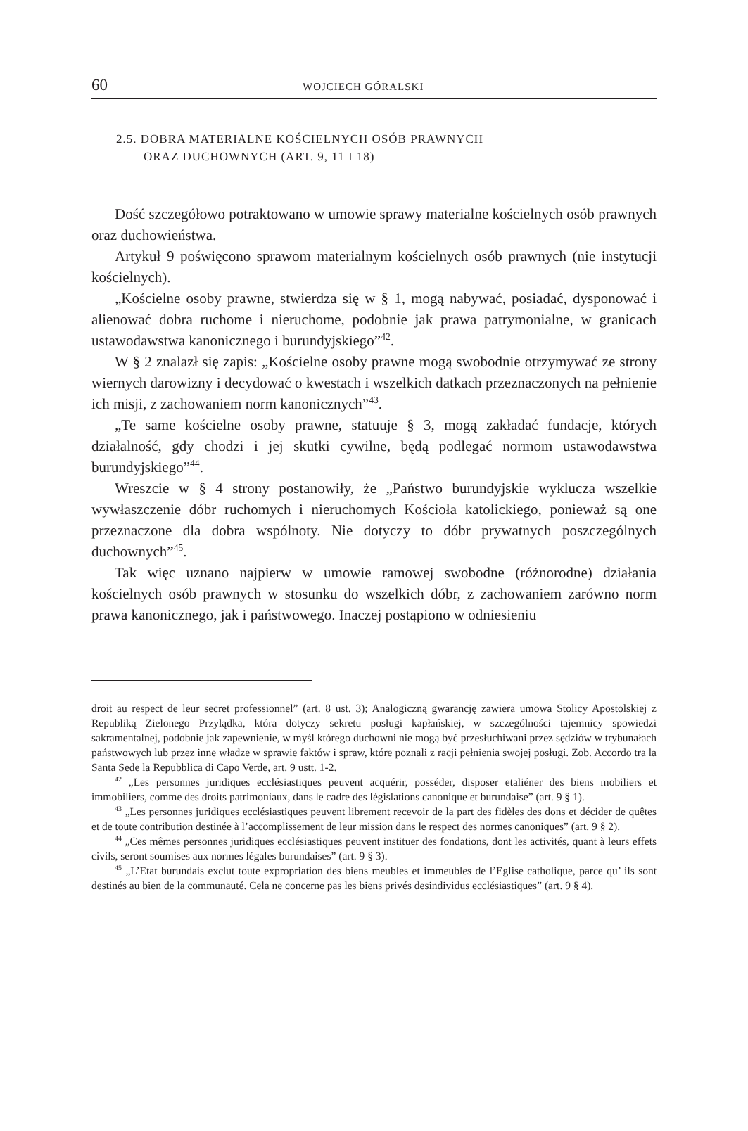60 WOJCIECH GÓRALSKI
2.5. DOBRA MATERIALNE KOŚCIELNYCH OSÓB PRAWNYCH
ORAZ DUCHOWNYCH (ART. 9, 11 I 18)
Dość szczegółowo potraktowano w umowie sprawy materialne kościelnych osób prawnych oraz duchowieństwa.
Artykuł 9 poświęcono sprawom materialnym kościelnych osób prawnych (nie instytucji kościelnych).
„Kościelne osoby prawne, stwierdza się w § 1, mogą nabywać, posiadać, dysponować i alienować dobra ruchome i nieruchome, podobnie jak prawa patrymonialne, w granicach ustawodawstwa kanonicznego i burundyjskiego”<sup>42</sup>.
W § 2 znalazł się zapis: „Kościelne osoby prawne mogą swobodnie otrzymywać ze strony wiernych darowizny i decydować o kwestach i wszelkich datkach przeznaczonych na pełnienie ich misji, z zachowaniem norm kanonicznych”<sup>43</sup>.
„Te same kościelne osoby prawne, statuuje § 3, mogą zakładać fundacje, których działalność, gdy chodzi i jej skutki cywilne, będą podlegać normom ustawodawstwa burundyjskiego”<sup>44</sup>.
Wreszcie w § 4 strony postanowiły, że „Państwo burundyjskie wyklucza wszelkie wywłaszczenie dóbr ruchomych i nieruchomych Kościoła katolickiego, ponieważ są one przeznaczone dla dobra wspólnoty. Nie dotyczy to dóbr prywatnych poszczególnych duchownych”<sup>45</sup>.
Tak więc uznano najpierw w umowie ramowej swobodne (różnorodne) działania kościelnych osób prawnych w stosunku do wszelkich dóbr, z zachowaniem zarówno norm prawa kanonicznego, jak i państwowego. Inaczej postąpiono w odniesieniu
droit au respect de leur secret professionnel” (art. 8 ust. 3); Analogiczną gwarancję zawiera umowa Stolicy Apostolskiej z Republiką Zielonego Przylądka, która dotyczy sekretu posługi kapłańskiej, w szczególności tajemnicy spowiedzi sakramentalnej, podobnie jak zapewnienie, w myśl którego duchowni nie mogą być przesłuchiwani przez sędziów w trybunałach państwowych lub przez inne władze w sprawie faktów i spraw, które poznali z racji pełnienia swojej posługi. Zob. Accordo tra la Santa Sede la Repubblica di Capo Verde, art. 9 ustt. 1-2.
<sup>42</sup> „Les personnes juridiques ecclésiastiques peuvent acquérir, posséder, disposer etaliéner des biens mobiliers et immobiliers, comme des droits patrimoniaux, dans le cadre des législations canonique et burundaise” (art. 9 § 1).
<sup>43</sup> „Les personnes juridiques ecclésiastiques peuvent librement recevoir de la part des fidèles des dons et décider de quêtes et de toute contribution destinée à l’accomplissement de leur mission dans le respect des normes canoniques” (art. 9 § 2).
<sup>44</sup> „Ces mêmes personnes juridiques ecclésiastiques peuvent instituer des fondations, dont les activités, quant à leurs effets civils, seront soumises aux normes légales burundaises” (art. 9 § 3).
<sup>45</sup> „L’Etat burundais exclut toute expropriation des biens meubles et immeubles de l’Eglise catholique, parce qu’ ils sont destinés au bien de la communauté. Cela ne concerne pas les biens privés desindividus ecclésiastiques” (art. 9 § 4).